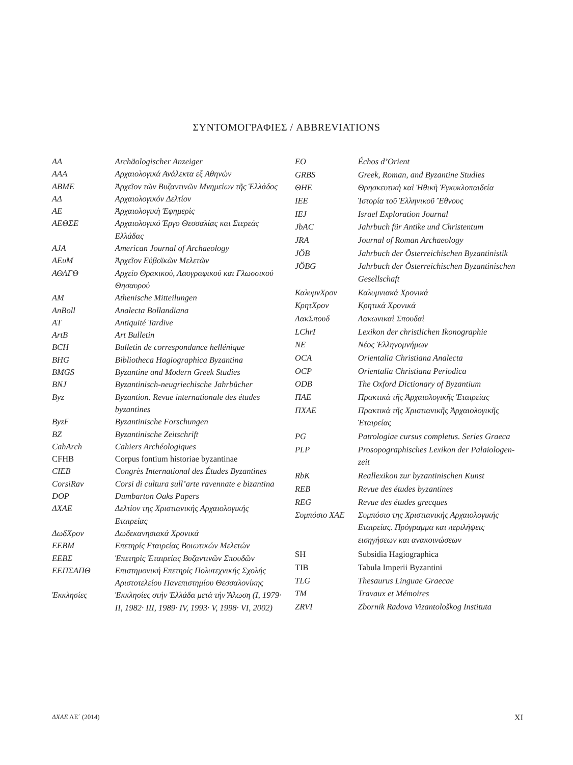ΣΥΝΤΟΜΟΓΡΑΦΙΕΣ / ABBREVIATIONS
| AA | Archäologischer Anzeiger |
| AAA | Αρχαιολογικά Ανάλεκτα εξ Αθηνών |
| ABME | Ἀρχεῖον τῶν Βυζαντινῶν Μνημείων τῆς Ἑλλάδος |
| ΑΔ | Αρχαιολογικόν Δελτίον |
| AE | Ἀρχαιολογικὴ Ἐφημερὶς |
| ΑΕΘΣΕ | Αρχαιολογικό Έργο Θεσσαλίας και Στερεάς Ελλάδας |
| AJA | American Journal of Archaeology |
| AEυM | Ἀρχεῖον Εὐβοϊκῶν Μελετῶν |
| ΑΘΛΓΘ | Αρχείο Θρακικού, Λαογραφικού και Γλωσσικού Θησαυρού |
| AM | Athenische Mitteilungen |
| AnBoll | Analecta Bollandiana |
| AT | Antiquité Tardive |
| ArtB | Art Bulletin |
| BCH | Bulletin de correspondance hellénique |
| BHG | Bibliotheca Hagiographica Byzantina |
| BMGS | Byzantine and Modern Greek Studies |
| BNJ | Byzantinisch-neugriechische Jahrbücher |
| Byz | Byzantion. Revue internationale des études byzantines |
| ByzF | Byzantinische Forschungen |
| BZ | Byzantinische Zeitschrift |
| CahArch | Cahiers Archéologiques |
| CFHB | Corpus fontium historiae byzantinae |
| CIEB | Congrès International des Études Byzantines |
| CorsiRav | Corsi di cultura sull’arte ravennate e bizantina |
| DOP | Dumbarton Oaks Papers |
| ΔΧΑΕ | Δελτίον της Χριστιανικής Αρχαιολογικής Εταιρείας |
| ΔωδΧρον | Δωδεκανησιακά Χρονικά |
| EEBM | Επετηρίς Εταιρείας Βοιωτικών Μελετών |
| ΕΕΒΣ | Ἐπετηρὶς Ἑταιρείας Βυζαντινῶν Σπουδῶν |
| ΕΕΠΣΑΠΘ | Επιστημονική Επετηρίς Πολυτεχνικής Σχολής Αριστοτελείου Πανεπιστημίου Θεσσαλονίκης |
| Ἐκκλησίες | Ἐκκλησίες στήν Ἑλλάδα μετά τήν Ἅλωση (I, 1979· II, 1982· III, 1989· IV, 1993· V, 1998· VI, 2002) |
| EO | Échos d’Orient |
| GRBS | Greek, Roman, and Byzantine Studies |
| ΘΗΕ | Θρησκευτικὴ καὶ Ἠθικὴ Ἐγκυκλοπαιδεία |
| IEE | Ἱστορία τοῦ Ἑλληνικοῦ Ἔθνους |
| IEJ | Israel Exploration Journal |
| JbAC | Jahrbuch für Antike und Christentum |
| JRA | Journal of Roman Archaeology |
| JÖB | Jahrbuch der Österreichischen Byzantinistik |
| JÖBG | Jahrbuch der Österreichischen Byzantinischen Gesellschaft |
| ΚαλυμνΧρον | Καλυμνιακά Χρονικά |
| ΚρητΧρον | Κρητικά Χρονικά |
| ΛακΣπουδ | Λακωνικαὶ Σπουδαὶ |
| LChrI | Lexikon der christlichen Ikonographie |
| NE | Νέος Ἑλληνομνήμων |
| OCA | Orientalia Christiana Analecta |
| OCP | Orientalia Christiana Periodica |
| ODB | The Oxford Dictionary of Byzantium |
| ΠΑΕ | Πρακτικὰ τῆς Ἀρχαιολογικῆς Ἑταιρείας |
| ΠΧΑΕ | Πρακτικὰ τῆς Χριστιανικῆς Ἀρχαιολογικῆς Ἑταιρείας |
| PG | Patrologiae cursus completus. Series Graeca |
| PLP | Prosopographisches Lexikon der Palaiologen-zeit |
| RbK | Reallexikon zur byzantinischen Kunst |
| REB | Revue des études byzantines |
| REG | Revue des études grecques |
| Συμπόσιο ΧΑΕ | Συμπόσιο της Χριστιανικής Αρχαιολογικής Εταιρείας. Πρόγραμμα και περιλήψεις εισηγήσεων και ανακοινώσεων |
| SH | Subsidia Hagiographica |
| TIB | Tabula Imperii Byzantini |
| TLG | Thesaurus Linguae Graecae |
| TM | Travaux et Mémoires |
| ZRVI | Zbornik Radova Vizantološkog Instituta |
ΔΧΑΕ ΛΕ΄ (2014) XI